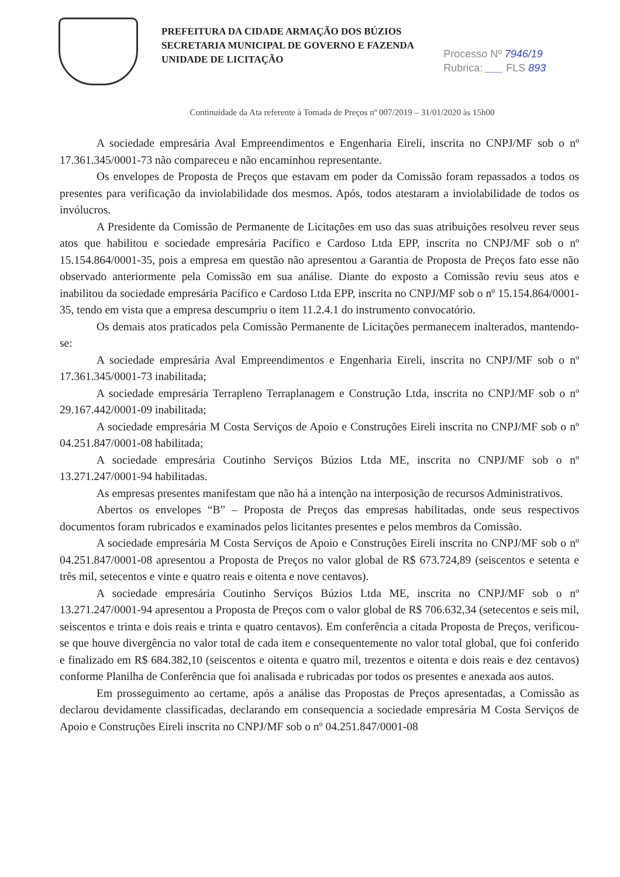PREFEITURA DA CIDADE ARMAÇÃO DOS BÚZIOS
SECRETARIA MUNICIPAL DE GOVERNO E FAZENDA
UNIDADE DE LICITAÇÃO
Processo Nº 7946/19
Rubrica: ___ FLS 893
Continuidade da Ata referente à Tomada de Preços nº 007/2019 – 31/01/2020 às 15h00
A sociedade empresária Aval Empreendimentos e Engenharia Eireli, inscrita no CNPJ/MF sob o nº 17.361.345/0001-73 não compareceu e não encaminhou representante.
Os envelopes de Proposta de Preços que estavam em poder da Comissão foram repassados a todos os presentes para verificação da inviolabilidade dos mesmos. Após, todos atestaram a inviolabilidade de todos os invólucros.
A Presidente da Comissão de Permanente de Licitações em uso das suas atribuições resolveu rever seus atos que habilitou e sociedade empresária Pacífico e Cardoso Ltda EPP, inscrita no CNPJ/MF sob o nº 15.154.864/0001-35, pois a empresa em questão não apresentou a Garantia de Proposta de Preços fato esse não observado anteriormente pela Comissão em sua análise. Diante do exposto a Comissão reviu seus atos e inabilitou da sociedade empresária Pacífico e Cardoso Ltda EPP, inscrita no CNPJ/MF sob o nº 15.154.864/0001-35, tendo em vista que a empresa descumpriu o item 11.2.4.1 do instrumento convocatório.
Os demais atos praticados pela Comissão Permanente de Licitações permanecem inalterados, mantendo-se:
A sociedade empresária Aval Empreendimentos e Engenharia Eireli, inscrita no CNPJ/MF sob o nº 17.361.345/0001-73 inabilitada;
A sociedade empresária Terrapleno Terraplanagem e Construção Ltda, inscrita no CNPJ/MF sob o nº 29.167.442/0001-09 inabilitada;
A sociedade empresária M Costa Serviços de Apoio e Construções Eireli inscrita no CNPJ/MF sob o nº 04.251.847/0001-08 habilitada;
A sociedade empresária Coutinho Serviços Búzios Ltda ME, inscrita no CNPJ/MF sob o nº 13.271.247/0001-94 habilitadas.
As empresas presentes manifestam que não há a intenção na interposição de recursos Administrativos.
Abertos os envelopes “B” – Proposta de Preços das empresas habilitadas, onde seus respectivos documentos foram rubricados e examinados pelos licitantes presentes e pelos membros da Comissão.
A sociedade empresária M Costa Serviços de Apoio e Construções Eireli inscrita no CNPJ/MF sob o nº 04.251.847/0001-08 apresentou a Proposta de Preços no valor global de R$ 673.724,89 (seiscentos e setenta e três mil, setecentos e vinte e quatro reais e oitenta e nove centavos).
A sociedade empresária Coutinho Serviços Búzios Ltda ME, inscrita no CNPJ/MF sob o nº 13.271.247/0001-94 apresentou a Proposta de Preços com o valor global de R$ 706.632,34 (setecentos e seis mil, seiscentos e trinta e dois reais e trinta e quatro centavos). Em conferência a citada Proposta de Preços, verificou-se que houve divergência no valor total de cada item e consequentemente no valor total global, que foi conferido e finalizado em R$ 684.382,10 (seiscentos e oitenta e quatro mil, trezentos e oitenta e dois reais e dez centavos) conforme Planilha de Conferência que foi analisada e rubricadas por todos os presentes e anexada aos autos.
Em prosseguimento ao certame, após a análise das Propostas de Preços apresentadas, a Comissão as declarou devidamente classificadas, declarando em consequencia a sociedade empresária M Costa Serviços de Apoio e Construções Eireli inscrita no CNPJ/MF sob o nº 04.251.847/0001-08